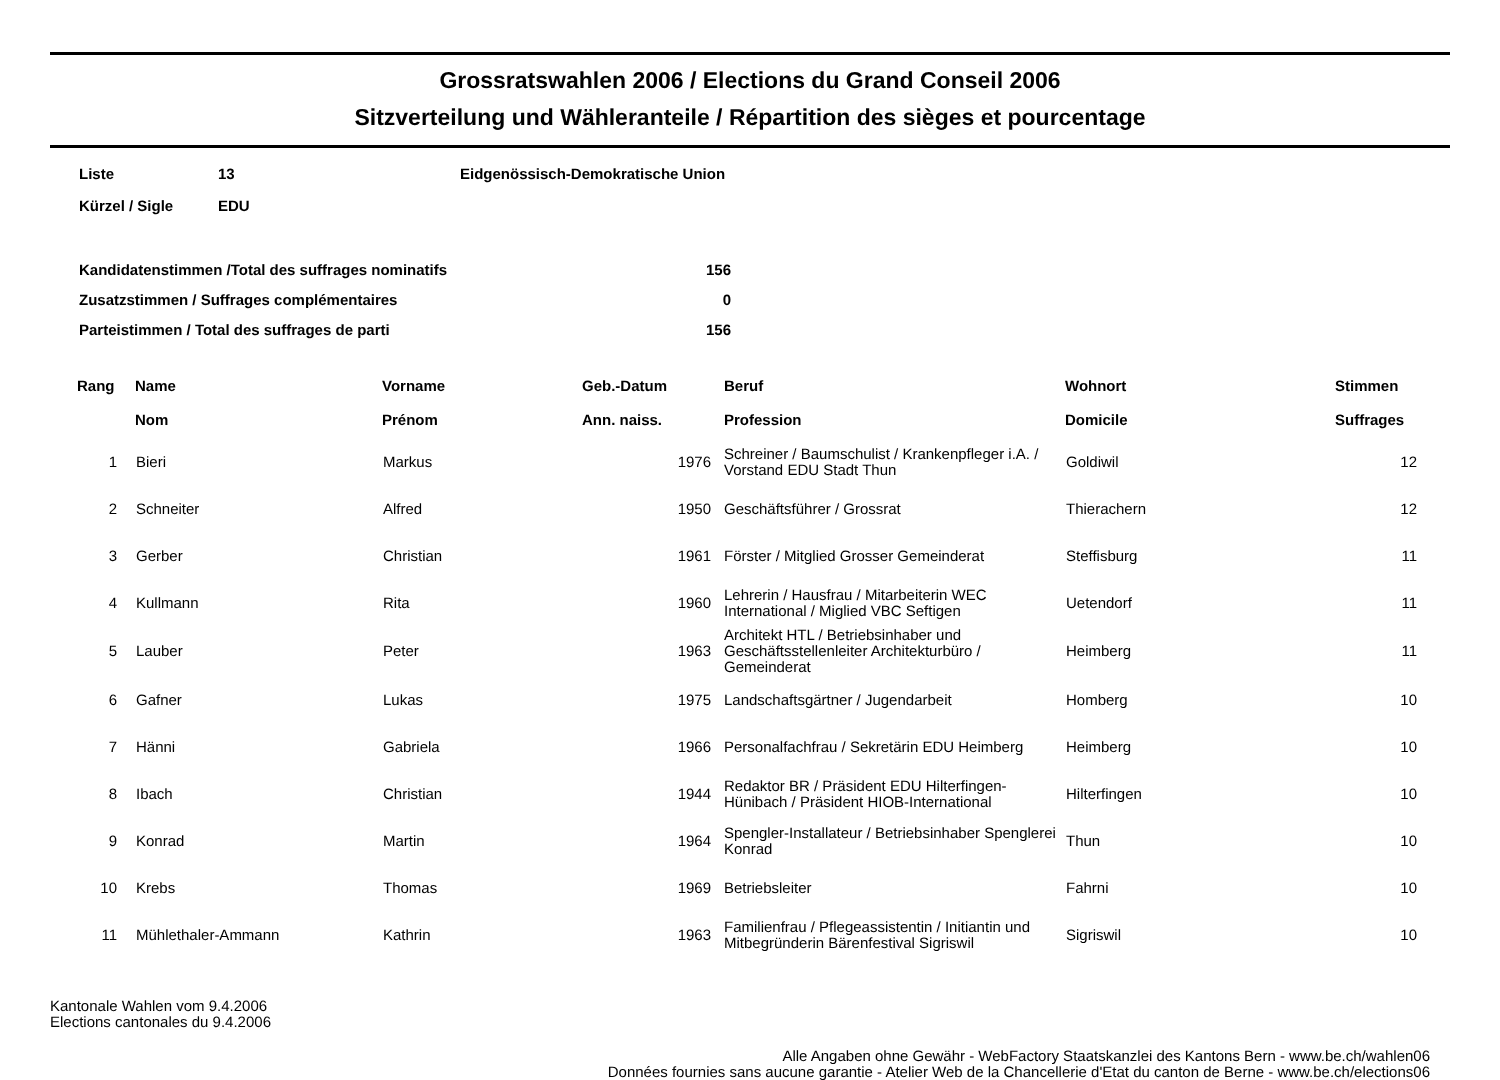Grossratswahlen 2006 / Elections du Grand Conseil 2006
Sitzverteilung und Wähleranteile / Répartition des sièges et pourcentage
| Liste | 13 | Eidgenössisch-Demokratische Union |
| Kürzel / Sigle | EDU | |
| Kandidatenstimmen /Total des suffrages nominatifs | 156 |
| Zusatzstimmen / Suffrages complémentaires | 0 |
| Parteistimmen / Total des suffrages de parti | 156 |
| Rang | Name Nom | Vorname Prénom | Geb.-Datum Ann. naiss. | Beruf Profession | Wohnort Domicile | Stimmen Suffrages |
| --- | --- | --- | --- | --- | --- | --- |
| 1 | Bieri | Markus | 1976 | Schreiner / Baumschulist / Krankenpfleger i.A. / Vorstand EDU Stadt Thun | Goldiwil | 12 |
| 2 | Schneiter | Alfred | 1950 | Geschäftsführer / Grossrat | Thierachern | 12 |
| 3 | Gerber | Christian | 1961 | Förster / Mitglied Grosser Gemeinderat | Steffisburg | 11 |
| 4 | Kullmann | Rita | 1960 | Lehrerin / Hausfrau / Mitarbeiterin WEC International / Miglied VBC Seftigen | Uetendorf | 11 |
| 5 | Lauber | Peter | 1963 | Architekt HTL / Betriebsinhaber und Geschäftsstellenleiter Architekturbüro / Gemeinderat | Heimberg | 11 |
| 6 | Gafner | Lukas | 1975 | Landschaftsgärtner / Jugendarbeit | Homberg | 10 |
| 7 | Hänni | Gabriela | 1966 | Personalfachfrau / Sekretärin EDU Heimberg | Heimberg | 10 |
| 8 | Ibach | Christian | 1944 | Redaktor BR / Präsident EDU Hilterfingen-Hünibach / Präsident HIOB-International | Hilterfingen | 10 |
| 9 | Konrad | Martin | 1964 | Spengler-Installateur / Betriebsinhaber Spenglerei Konrad | Thun | 10 |
| 10 | Krebs | Thomas | 1969 | Betriebsleiter | Fahrni | 10 |
| 11 | Mühlethaler-Ammann | Kathrin | 1963 | Familienfrau / Pflegeassistentin / Initiantin und Mitbegründerin Bärenfestival Sigriswil | Sigriswil | 10 |
Kantonale Wahlen vom 9.4.2006
Elections cantonales du 9.4.2006
Alle Angaben ohne Gewähr - WebFactory Staatskanzlei des Kantons Bern - www.be.ch/wahlen06
Données fournies sans aucune garantie - Atelier Web de la Chancellerie d'Etat du canton de Berne - www.be.ch/elections06